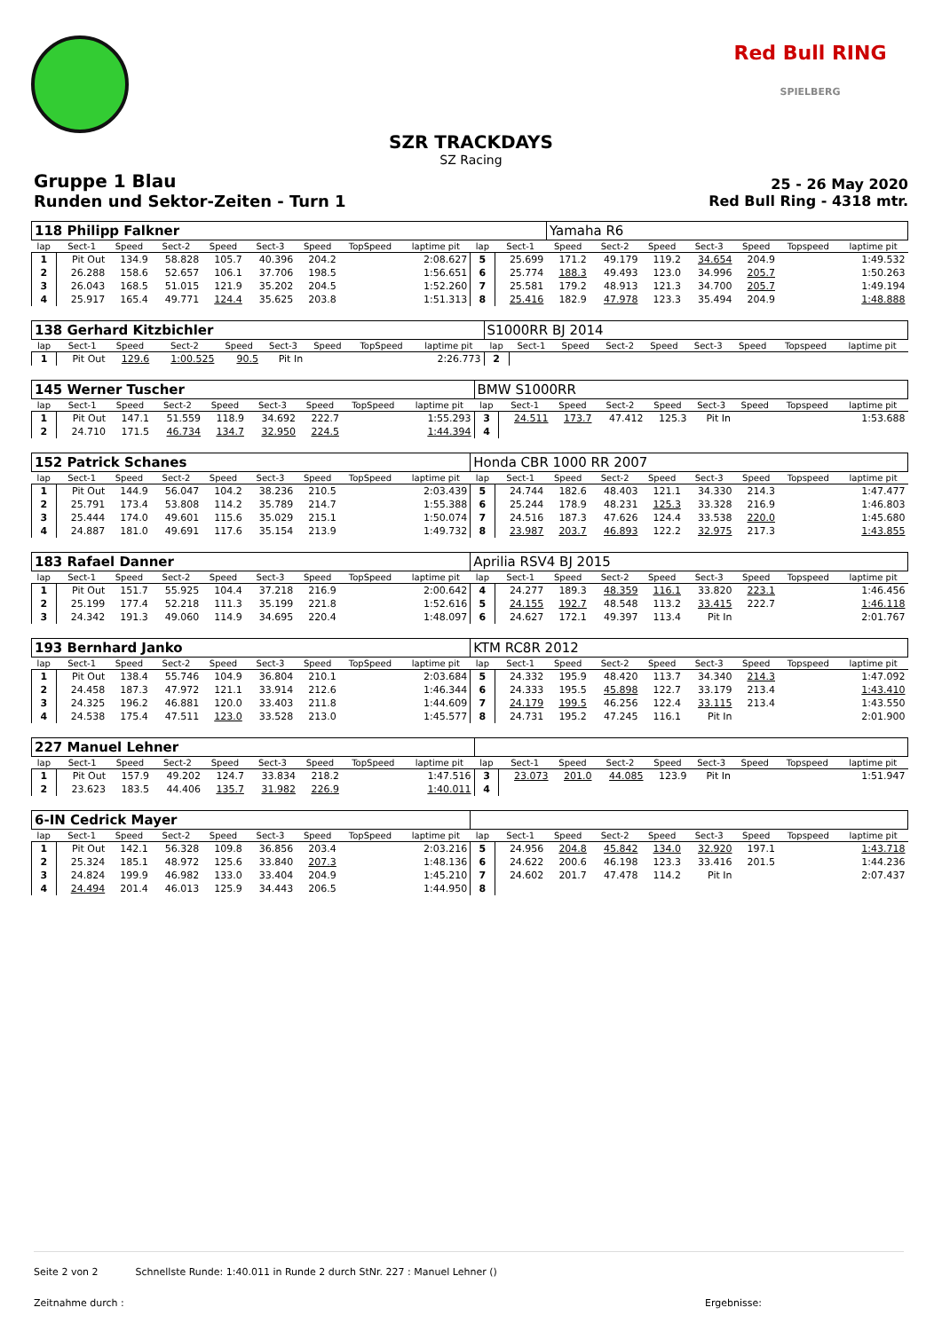Red Bull RING
SPIELBERG
SZR TRACKDAYS
SZ Racing
Gruppe 1 Blau
Runden und Sektor-Zeiten - Turn 1
25 - 26 May 2020
Red Bull Ring - 4318 mtr.
| 118 Philipp Falkner | | | | | | | | | | | Yamaha R6 | | | | | | |
| lap | Sect-1 | Speed | Sect-2 | Speed | Sect-3 | Speed | TopSpeed | laptime pit | lap | Sect-1 | Speed | Sect-2 | Speed | Sect-3 | Speed | Topspeed | laptime pit |
| 1 | Pit Out | 134.9 | 58.828 | 105.7 | 40.396 | 204.2 | | 2:08.627 | 5 | 25.699 | 171.2 | 49.179 | 119.2 | 34.654 | 204.9 | | 1:49.532 |
| 2 | 26.288 | 158.6 | 52.657 | 106.1 | 37.706 | 198.5 | | 1:56.651 | 6 | 25.774 | 188.3 | 49.493 | 123.0 | 34.996 | 205.7 | | 1:50.263 |
| 3 | 26.043 | 168.5 | 51.015 | 121.9 | 35.202 | 204.5 | | 1:52.260 | 7 | 25.581 | 179.2 | 48.913 | 121.3 | 34.700 | 205.7 | | 1:49.194 |
| 4 | 25.917 | 165.4 | 49.771 | 124.4 | 35.625 | 203.8 | | 1:51.313 | 8 | 25.416 | 182.9 | 47.978 | 123.3 | 35.494 | 204.9 | | 1:48.888 |
| 138 Gerhard Kitzbichler | | | | | | | | | S1000RR BJ 2014 | | | | | | | | |
| lap | Sect-1 | Speed | Sect-2 | Speed | Sect-3 | Speed | TopSpeed | laptime pit | lap | Sect-1 | Speed | Sect-2 | Speed | Sect-3 | Speed | Topspeed | laptime pit |
| 1 | Pit Out | 129.6 | 1:00.525 | 90.5 | Pit In | | | 2:26.773 | 2 | | | | | | | | |
| 145 Werner Tuscher | | | | | | | | | BMW S1000RR | | | | | | | | |
| lap | Sect-1 | Speed | Sect-2 | Speed | Sect-3 | Speed | TopSpeed | laptime pit | lap | Sect-1 | Speed | Sect-2 | Speed | Sect-3 | Speed | Topspeed | laptime pit |
| 1 | Pit Out | 147.1 | 51.559 | 118.9 | 34.692 | 222.7 | | 1:55.293 | 3 | 24.511 | 173.7 | 47.412 | 125.3 | Pit In | | | 1:53.688 |
| 2 | 24.710 | 171.5 | 46.734 | 134.7 | 32.950 | 224.5 | | 1:44.394 | 4 | | | | | | | | |
| 152 Patrick Schanes | | | | | | | | | Honda CBR 1000 RR 2007 | | | | | | | | |
| lap | Sect-1 | Speed | Sect-2 | Speed | Sect-3 | Speed | TopSpeed | laptime pit | lap | Sect-1 | Speed | Sect-2 | Speed | Sect-3 | Speed | Topspeed | laptime pit |
| 1 | Pit Out | 144.9 | 56.047 | 104.2 | 38.236 | 210.5 | | 2:03.439 | 5 | 24.744 | 182.6 | 48.403 | 121.1 | 34.330 | 214.3 | | 1:47.477 |
| 2 | 25.791 | 173.4 | 53.808 | 114.2 | 35.789 | 214.7 | | 1:55.388 | 6 | 25.244 | 178.9 | 48.231 | 125.3 | 33.328 | 216.9 | | 1:46.803 |
| 3 | 25.444 | 174.0 | 49.601 | 115.6 | 35.029 | 215.1 | | 1:50.074 | 7 | 24.516 | 187.3 | 47.626 | 124.4 | 33.538 | 220.0 | | 1:45.680 |
| 4 | 24.887 | 181.0 | 49.691 | 117.6 | 35.154 | 213.9 | | 1:49.732 | 8 | 23.987 | 203.7 | 46.893 | 122.2 | 32.975 | 217.3 | | 1:43.855 |
| 183 Rafael Danner | | | | | | | | | Aprilia RSV4 BJ 2015 | | | | | | | | |
| lap | Sect-1 | Speed | Sect-2 | Speed | Sect-3 | Speed | TopSpeed | laptime pit | lap | Sect-1 | Speed | Sect-2 | Speed | Sect-3 | Speed | Topspeed | laptime pit |
| 1 | Pit Out | 151.7 | 55.925 | 104.4 | 37.218 | 216.9 | | 2:00.642 | 4 | 24.277 | 189.3 | 48.359 | 116.1 | 33.820 | 223.1 | | 1:46.456 |
| 2 | 25.199 | 177.4 | 52.218 | 111.3 | 35.199 | 221.8 | | 1:52.616 | 5 | 24.155 | 192.7 | 48.548 | 113.2 | 33.415 | 222.7 | | 1:46.118 |
| 3 | 24.342 | 191.3 | 49.060 | 114.9 | 34.695 | 220.4 | | 1:48.097 | 6 | 24.627 | 172.1 | 49.397 | 113.4 | Pit In | | | 2:01.767 |
| 193 Bernhard Janko | | | | | | | | | KTM RC8R 2012 | | | | | | | | |
| lap | Sect-1 | Speed | Sect-2 | Speed | Sect-3 | Speed | TopSpeed | laptime pit | lap | Sect-1 | Speed | Sect-2 | Speed | Sect-3 | Speed | Topspeed | laptime pit |
| 1 | Pit Out | 138.4 | 55.746 | 104.9 | 36.804 | 210.1 | | 2:03.684 | 5 | 24.332 | 195.9 | 48.420 | 113.7 | 34.340 | 214.3 | | 1:47.092 |
| 2 | 24.458 | 187.3 | 47.972 | 121.1 | 33.914 | 212.6 | | 1:46.344 | 6 | 24.333 | 195.5 | 45.898 | 122.7 | 33.179 | 213.4 | | 1:43.410 |
| 3 | 24.325 | 196.2 | 46.881 | 120.0 | 33.403 | 211.8 | | 1:44.609 | 7 | 24.179 | 199.5 | 46.256 | 122.4 | 33.115 | 213.4 | | 1:43.550 |
| 4 | 24.538 | 175.4 | 47.511 | 123.0 | 33.528 | 213.0 | | 1:45.577 | 8 | 24.731 | 195.2 | 47.245 | 116.1 | Pit In | | | 2:01.900 |
| 227 Manuel Lehner | | | | | | | | | | | | | | | | | |
| lap | Sect-1 | Speed | Sect-2 | Speed | Sect-3 | Speed | TopSpeed | laptime pit | lap | Sect-1 | Speed | Sect-2 | Speed | Sect-3 | Speed | Topspeed | laptime pit |
| 1 | Pit Out | 157.9 | 49.202 | 124.7 | 33.834 | 218.2 | | 1:47.516 | 3 | 23.073 | 201.0 | 44.085 | 123.9 | Pit In | | | 1:51.947 |
| 2 | 23.623 | 183.5 | 44.406 | 135.7 | 31.982 | 226.9 | | 1:40.011 | 4 | | | | | | | | |
| 6-IN Cedrick Mayer | | | | | | | | | | | | | | | | | |
| lap | Sect-1 | Speed | Sect-2 | Speed | Sect-3 | Speed | TopSpeed | laptime pit | lap | Sect-1 | Speed | Sect-2 | Speed | Sect-3 | Speed | Topspeed | laptime pit |
| 1 | Pit Out | 142.1 | 56.328 | 109.8 | 36.856 | 203.4 | | 2:03.216 | 5 | 24.956 | 204.8 | 45.842 | 134.0 | 32.920 | 197.1 | | 1:43.718 |
| 2 | 25.324 | 185.1 | 48.972 | 125.6 | 33.840 | 207.3 | | 1:48.136 | 6 | 24.622 | 200.6 | 46.198 | 123.3 | 33.416 | 201.5 | | 1:44.236 |
| 3 | 24.824 | 199.9 | 46.982 | 133.0 | 33.404 | 204.9 | | 1:45.210 | 7 | 24.602 | 201.7 | 47.478 | 114.2 | Pit In | | | 2:07.437 |
| 4 | 24.494 | 201.4 | 46.013 | 125.9 | 34.443 | 206.5 | | 1:44.950 | 8 | | | | | | | | |
Seite 2 von 2 Schnellste Runde: 1:40.011 in Runde 2 durch StNr. 227 : Manuel Lehner ()
Zeitnahme durch : Ergebnisse: